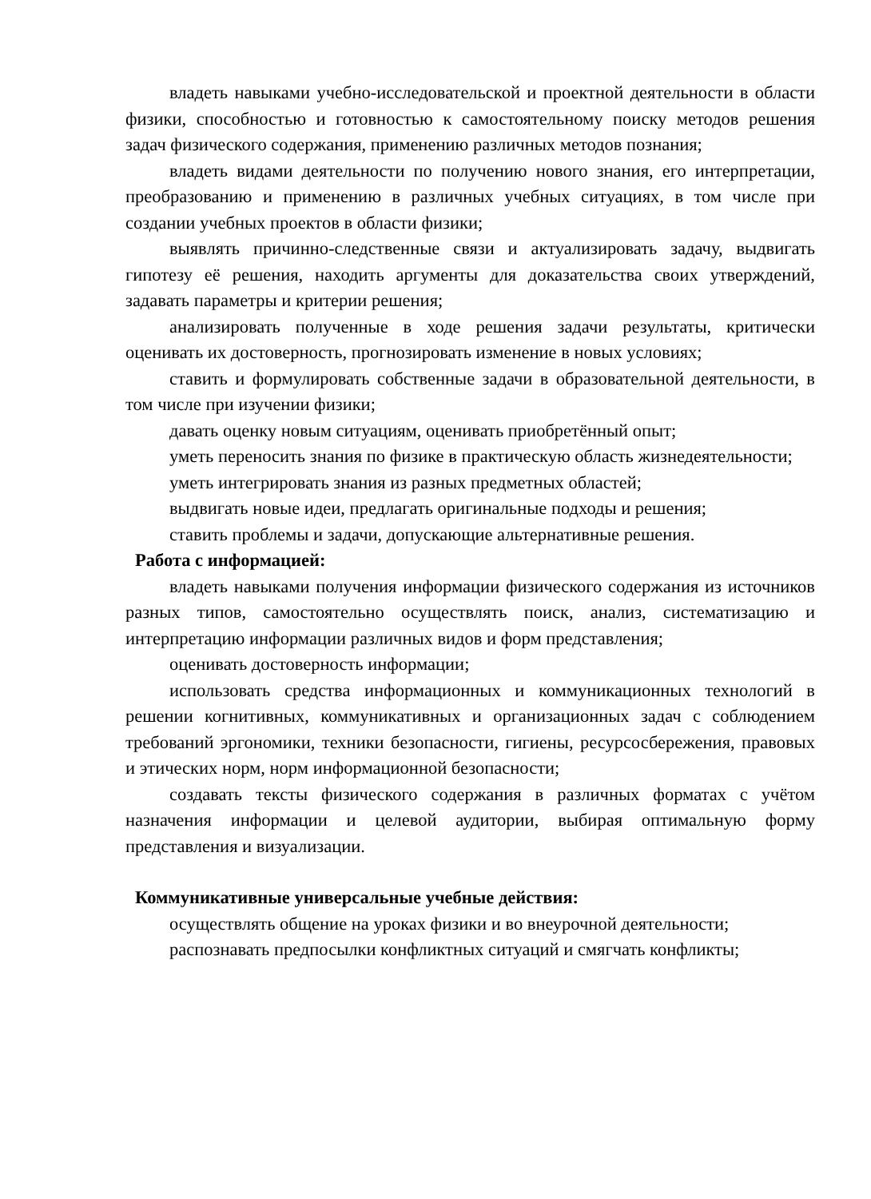владеть навыками учебно-исследовательской и проектной деятельности в области физики, способностью и готовностью к самостоятельному поиску методов решения задач физического содержания, применению различных методов познания;
владеть видами деятельности по получению нового знания, его интерпретации, преобразованию и применению в различных учебных ситуациях, в том числе при создании учебных проектов в области физики;
выявлять причинно-следственные связи и актуализировать задачу, выдвигать гипотезу её решения, находить аргументы для доказательства своих утверждений, задавать параметры и критерии решения;
анализировать полученные в ходе решения задачи результаты, критически оценивать их достоверность, прогнозировать изменение в новых условиях;
ставить и формулировать собственные задачи в образовательной деятельности, в том числе при изучении физики;
давать оценку новым ситуациям, оценивать приобретённый опыт;
уметь переносить знания по физике в практическую область жизнедеятельности;
уметь интегрировать знания из разных предметных областей;
выдвигать новые идеи, предлагать оригинальные подходы и решения;
ставить проблемы и задачи, допускающие альтернативные решения.
Работа с информацией:
владеть навыками получения информации физического содержания из источников разных типов, самостоятельно осуществлять поиск, анализ, систематизацию и интерпретацию информации различных видов и форм представления;
оценивать достоверность информации;
использовать средства информационных и коммуникационных технологий в решении когнитивных, коммуникативных и организационных задач с соблюдением требований эргономики, техники безопасности, гигиены, ресурсосбережения, правовых и этических норм, норм информационной безопасности;
создавать тексты физического содержания в различных форматах с учётом назначения информации и целевой аудитории, выбирая оптимальную форму представления и визуализации.
Коммуникативные универсальные учебные действия:
осуществлять общение на уроках физики и во внеурочной деятельности;
распознавать предпосылки конфликтных ситуаций и смягчать конфликты;